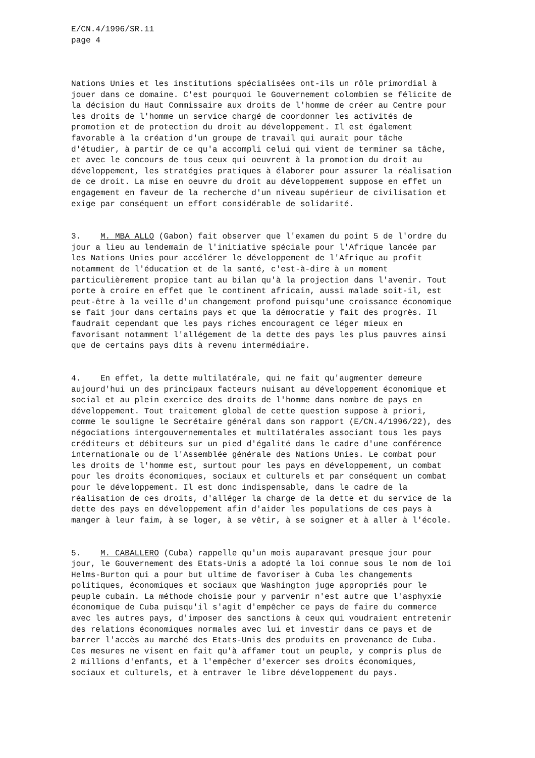E/CN.4/1996/SR.11 page 4
Nations Unies et les institutions spécialisées ont-ils un rôle primordial à jouer dans ce domaine. C'est pourquoi le Gouvernement colombien se félicite de la décision du Haut Commissaire aux droits de l'homme de créer au Centre pour les droits de l'homme un service chargé de coordonner les activités de promotion et de protection du droit au développement. Il est également favorable à la création d'un groupe de travail qui aurait pour tâche d'étudier, à partir de ce qu'a accompli celui qui vient de terminer sa tâche, et avec le concours de tous ceux qui oeuvrent à la promotion du droit au développement, les stratégies pratiques à élaborer pour assurer la réalisation de ce droit. La mise en oeuvre du droit au développement suppose en effet un engagement en faveur de la recherche d'un niveau supérieur de civilisation et exige par conséquent un effort considérable de solidarité.
3. M. MBA ALLO (Gabon) fait observer que l'examen du point 5 de l'ordre du jour a lieu au lendemain de l'initiative spéciale pour l'Afrique lancée par les Nations Unies pour accélérer le développement de l'Afrique au profit notamment de l'éducation et de la santé, c'est-à-dire à un moment particulièrement propice tant au bilan qu'à la projection dans l'avenir. Tout porte à croire en effet que le continent africain, aussi malade soit-il, est peut-être à la veille d'un changement profond puisqu'une croissance économique se fait jour dans certains pays et que la démocratie y fait des progrès. Il faudrait cependant que les pays riches encouragent ce léger mieux en favorisant notamment l'allégement de la dette des pays les plus pauvres ainsi que de certains pays dits à revenu intermédiaire.
4. En effet, la dette multilatérale, qui ne fait qu'augmenter demeure aujourd'hui un des principaux facteurs nuisant au développement économique et social et au plein exercice des droits de l'homme dans nombre de pays en développement. Tout traitement global de cette question suppose à priori, comme le souligne le Secrétaire général dans son rapport (E/CN.4/1996/22), des négociations intergouvernementales et multilatérales associant tous les pays créditeurs et débiteurs sur un pied d'égalité dans le cadre d'une conférence internationale ou de l'Assemblée générale des Nations Unies. Le combat pour les droits de l'homme est, surtout pour les pays en développement, un combat pour les droits économiques, sociaux et culturels et par conséquent un combat pour le développement. Il est donc indispensable, dans le cadre de la réalisation de ces droits, d'alléger la charge de la dette et du service de la dette des pays en développement afin d'aider les populations de ces pays à manger à leur faim, à se loger, à se vêtir, à se soigner et à aller à l'école.
5. M. CABALLERO (Cuba) rappelle qu'un mois auparavant presque jour pour jour, le Gouvernement des Etats-Unis a adopté la loi connue sous le nom de loi Helms-Burton qui a pour but ultime de favoriser à Cuba les changements politiques, économiques et sociaux que Washington juge appropriés pour le peuple cubain. La méthode choisie pour y parvenir n'est autre que l'asphyxie économique de Cuba puisqu'il s'agit d'empêcher ce pays de faire du commerce avec les autres pays, d'imposer des sanctions à ceux qui voudraient entretenir des relations économiques normales avec lui et investir dans ce pays et de barrer l'accès au marché des Etats-Unis des produits en provenance de Cuba. Ces mesures ne visent en fait qu'à affamer tout un peuple, y compris plus de 2 millions d'enfants, et à l'empêcher d'exercer ses droits économiques, sociaux et culturels, et à entraver le libre développement du pays.